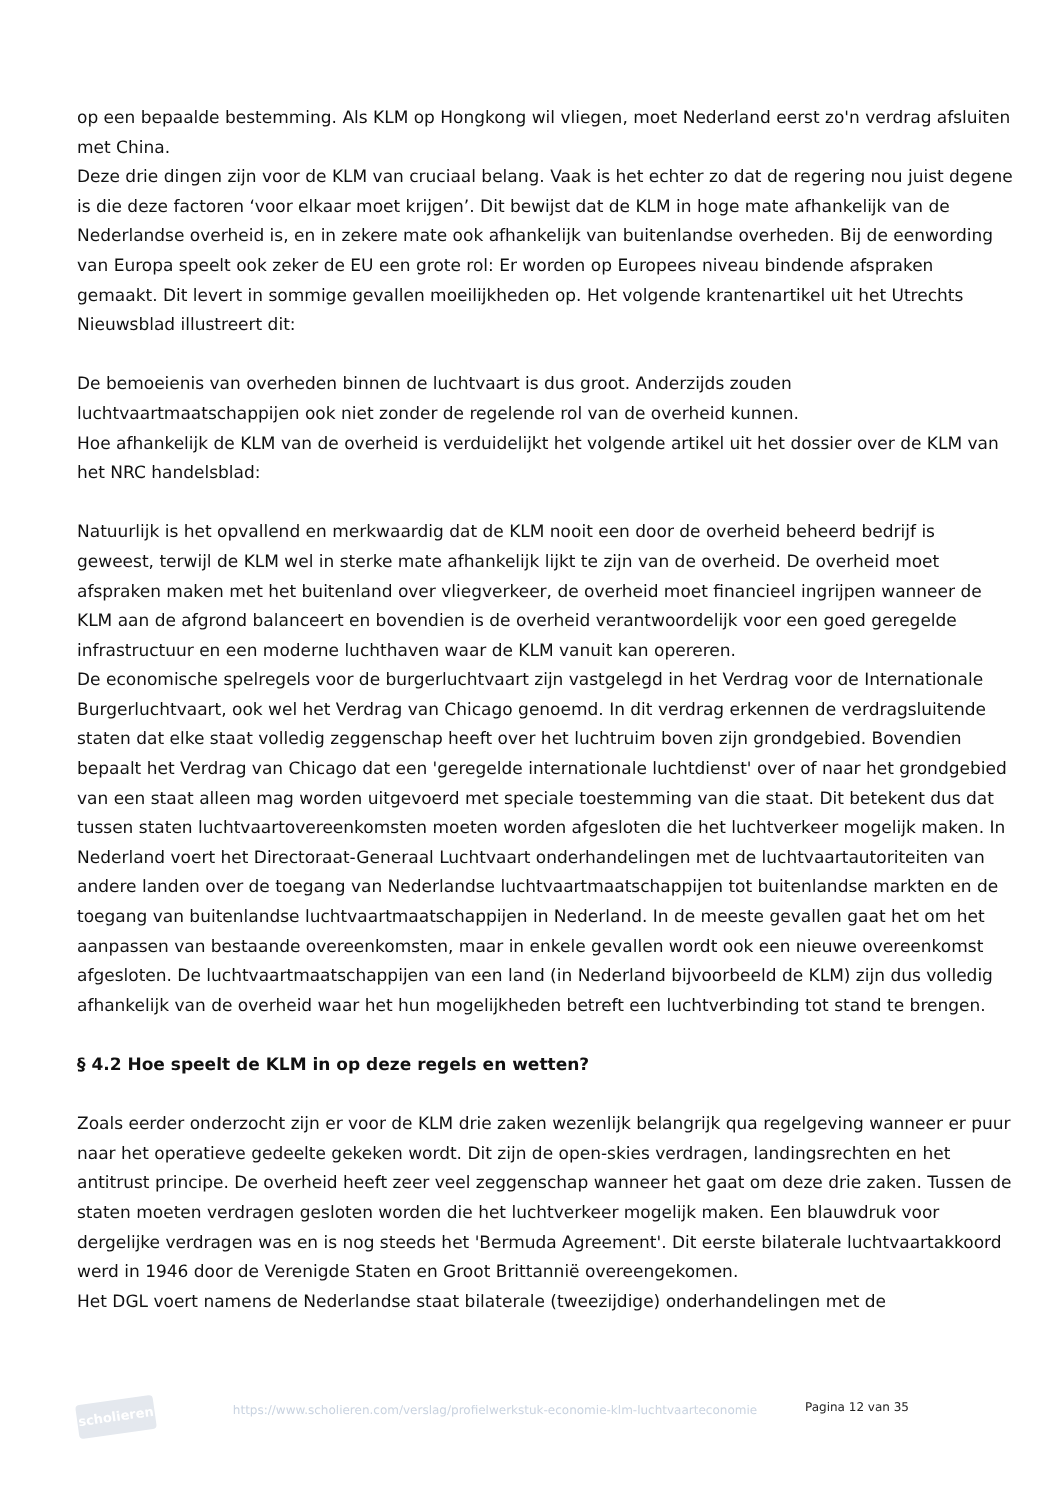op een bepaalde bestemming. Als KLM op Hongkong wil vliegen, moet Nederland eerst zo'n verdrag afsluiten met China.
Deze drie dingen zijn voor de KLM van cruciaal belang. Vaak is het echter zo dat de regering nou juist degene is die deze factoren ‘voor elkaar moet krijgen’. Dit bewijst dat de KLM in hoge mate afhankelijk van de Nederlandse overheid is, en in zekere mate ook afhankelijk van buitenlandse overheden. Bij de eenwording van Europa speelt ook zeker de EU een grote rol: Er worden op Europees niveau bindende afspraken gemaakt. Dit levert in sommige gevallen moeilijkheden op. Het volgende krantenartikel uit het Utrechts Nieuwsblad illustreert dit:
De bemoeienis van overheden binnen de luchtvaart is dus groot. Anderzijds zouden luchtvaartmaatschappijen ook niet zonder de regelende rol van de overheid kunnen.
Hoe afhankelijk de KLM van de overheid is verduidelijkt het volgende artikel uit het dossier over de KLM van het NRC handelsblad:
Natuurlijk is het opvallend en merkwaardig dat de KLM nooit een door de overheid beheerd bedrijf is geweest, terwijl de KLM wel in sterke mate afhankelijk lijkt te zijn van de overheid. De overheid moet afspraken maken met het buitenland over vliegverkeer, de overheid moet financieel ingrijpen wanneer de KLM aan de afgrond balanceert en bovendien is de overheid verantwoordelijk voor een goed geregelde infrastructuur en een moderne luchthaven waar de KLM vanuit kan opereren.
De economische spelregels voor de burgerluchtvaart zijn vastgelegd in het Verdrag voor de Internationale Burgerluchtvaart, ook wel het Verdrag van Chicago genoemd. In dit verdrag erkennen de verdragsluitende staten dat elke staat volledig zeggenschap heeft over het luchtruim boven zijn grondgebied. Bovendien bepaalt het Verdrag van Chicago dat een 'geregelde internationale luchtdienst' over of naar het grondgebied van een staat alleen mag worden uitgevoerd met speciale toestemming van die staat. Dit betekent dus dat tussen staten luchtvaartovereenkomsten moeten worden afgesloten die het luchtverkeer mogelijk maken. In Nederland voert het Directoraat-Generaal Luchtvaart onderhandelingen met de luchtvaartautoriteiten van andere landen over de toegang van Nederlandse luchtvaartmaatschappijen tot buitenlandse markten en de toegang van buitenlandse luchtvaartmaatschappijen in Nederland. In de meeste gevallen gaat het om het aanpassen van bestaande overeenkomsten, maar in enkele gevallen wordt ook een nieuwe overeenkomst afgesloten. De luchtvaartmaatschappijen van een land (in Nederland bijvoorbeeld de KLM) zijn dus volledig afhankelijk van de overheid waar het hun mogelijkheden betreft een luchtverbinding tot stand te brengen.
§ 4.2 Hoe speelt de KLM in op deze regels en wetten?
Zoals eerder onderzocht zijn er voor de KLM drie zaken wezenlijk belangrijk qua regelgeving wanneer er puur naar het operatieve gedeelte gekeken wordt. Dit zijn de open-skies verdragen, landingsrechten en het antitrust principe. De overheid heeft zeer veel zeggenschap wanneer het gaat om deze drie zaken. Tussen de staten moeten verdragen gesloten worden die het luchtverkeer mogelijk maken. Een blauwdruk voor dergelijke verdragen was en is nog steeds het 'Bermuda Agreement'. Dit eerste bilaterale luchtvaartakkoord werd in 1946 door de Verenigde Staten en Groot Brittannië overeengekomen.
Het DGL voert namens de Nederlandse staat bilaterale (tweezijdige) onderhandelingen met de
scholieren
https://www.scholieren.com/verslag/profielwerkstuk-economie-klm-luchtvaarteconomie
Pagina 12 van 35